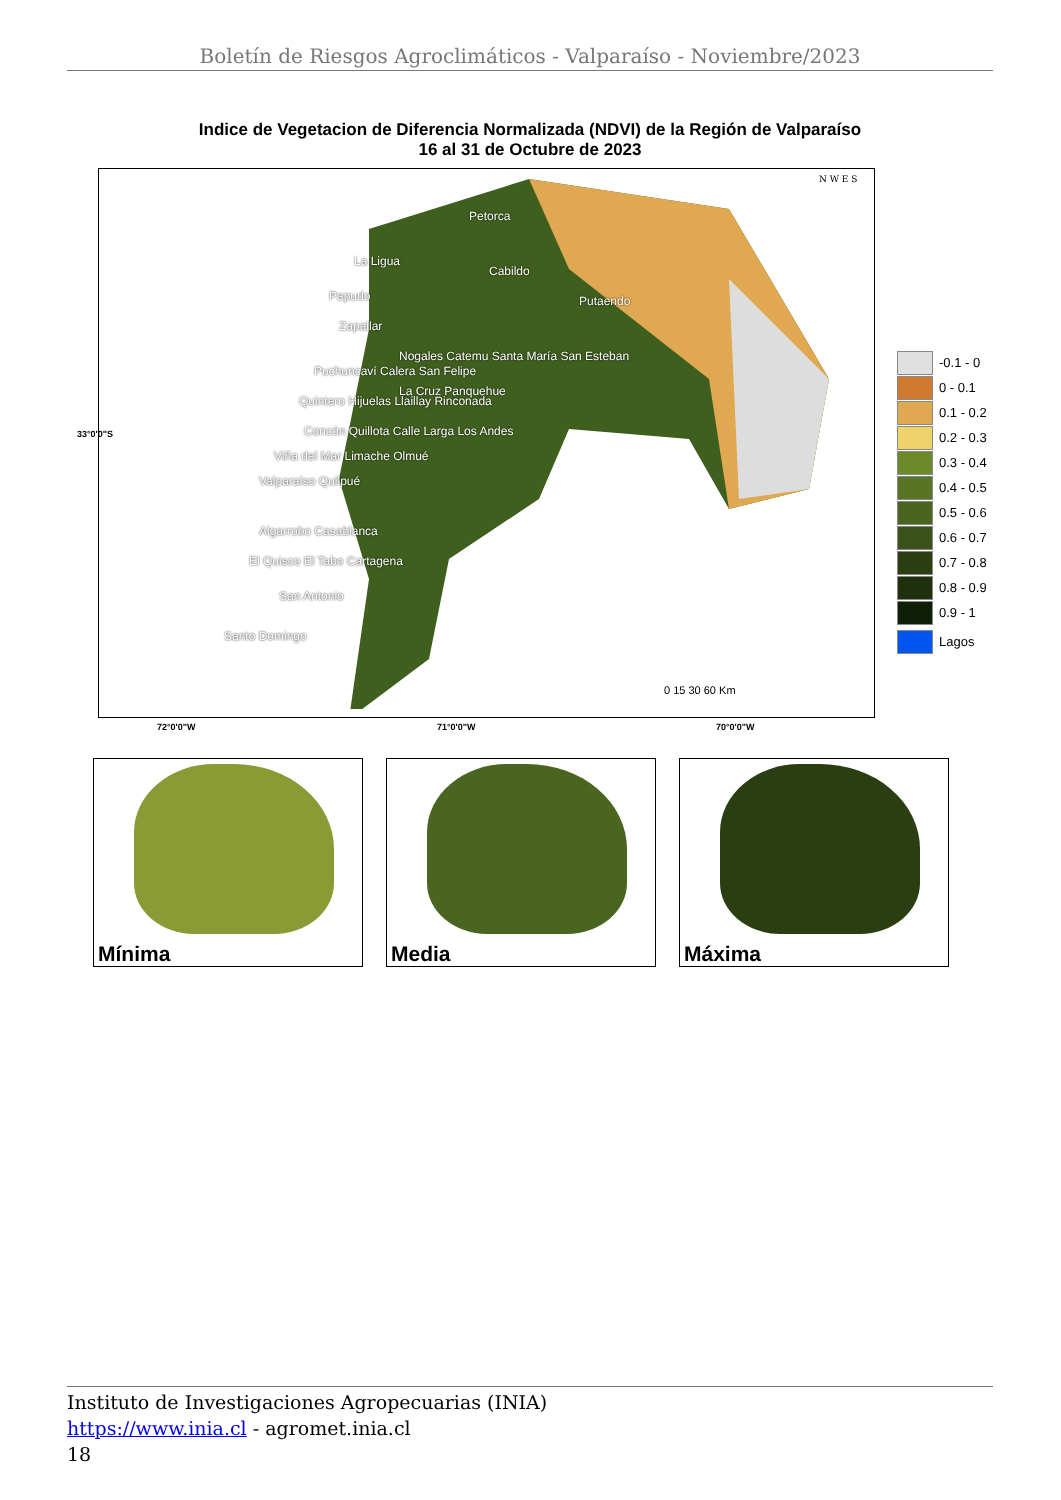Boletín de Riesgos Agroclimáticos - Valparaíso - Noviembre/2023
Indice de Vegetacion de Diferencia Normalizada (NDVI) de la Región de Valparaíso
16 al 31 de Octubre de 2023
Petorca
Cabildo
La Ligua
Papudo
Zapallar
Putaendo
Nogales Catemu Santa María San Esteban
Puchuncaví Calera San Felipe
La Cruz Panquehue
Quintero Hijuelas Llaillay Rinconada
Concón Quillota Calle Larga Los Andes
Viña del Mar Limache Olmué
Valparaíso Quilpué
Algarrobo Casablanca
El Quisco El Tabo Cartagena
San Antonio
Santo Domingo
N W E S
0 15 30 60 Km
33°0'0"S
-0.1 - 0
0 - 0.1
0.1 - 0.2
0.2 - 0.3
0.3 - 0.4
0.4 - 0.5
0.5 - 0.6
0.6 - 0.7
0.7 - 0.8
0.8 - 0.9
0.9 - 1
Lagos
72°0'0"W 71°0'0"W 70°0'0"W
Mínima Media Máxima
Instituto de Investigaciones Agropecuarias (INIA)
https://www.inia.cl - agromet.inia.cl
18